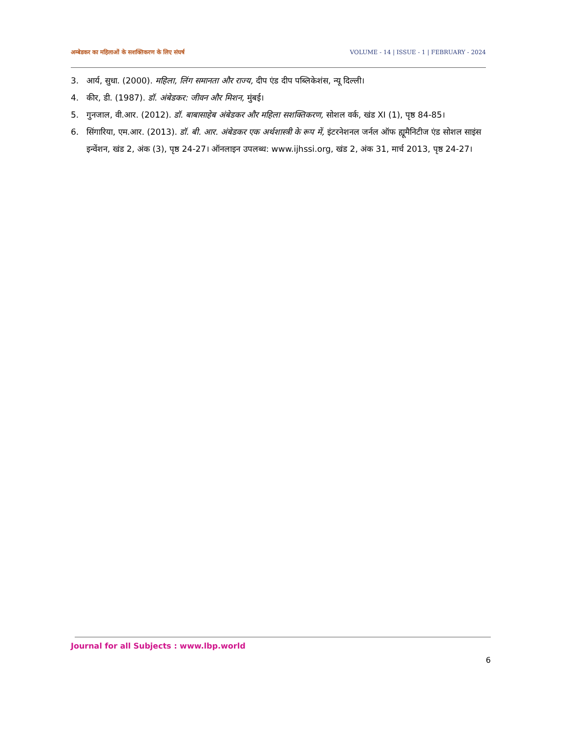अम्बेडकर का महिलाओं के सशक्तिकरण के लिए संघर्ष VOLUME - 14 | ISSUE - 1 | FEBRUARY - 2024
3. आर्य, सुधा. (2000). महिला, लिंग समानता और राज्य, दीप एंड दीप पब्लिकेशंस, न्यू दिल्ली।
4. कीर, डी. (1987). डॉ. अंबेडकर: जीवन और मिशन, मुंबई।
5. गुनजाल, वी.आर. (2012). डॉ. बाबासाहेब अंबेडकर और महिला सशक्तिकरण, सोशल वर्क, खंड XI (1), पृष्ठ 84-85।
6. सिंगारिया, एम.आर. (2013). डॉ. बी. आर. अंबेडकर एक अर्थशास्त्री के रूप में, इंटरनेशनल जर्नल ऑफ ह्यूमैनिटीज एंड सोशल साइंस इन्वेंशन, खंड 2, अंक (3), पृष्ठ 24-27। ऑनलाइन उपलब्ध: www.ijhssi.org, खंड 2, अंक 31, मार्च 2013, पृष्ठ 24-27।
Journal for all Subjects : www.lbp.world
6